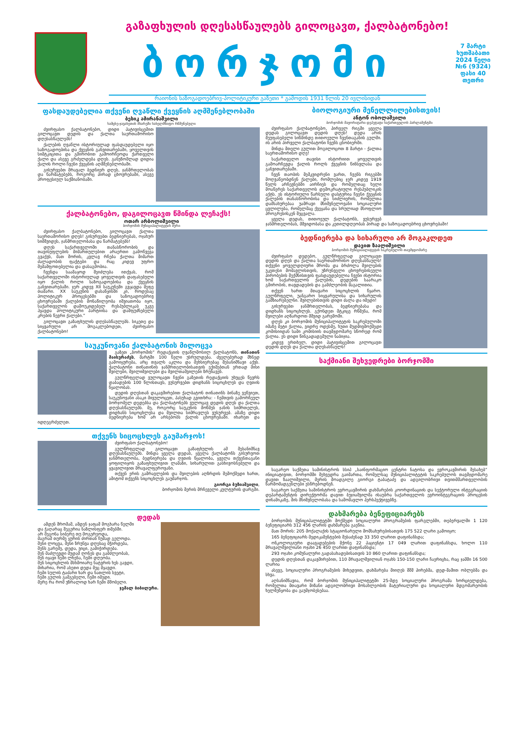გაზაფხულის დღესასწაულებს გილოცავთ, ქალბატონებო!
ბორჯომი
7 მარტი
ხუთშაბათი
2024 წელი
№6 (9324)
ფასი 40 თეთრი
რაიონის საზოგადოებრივ-პოლიტიკური გაზეთი * გამოდის 1931 წლის 20 ივლისიდან
ფასდაუდებელია თქვენი ღვაწლი ქვეყნის აღმშენებლობაში
ბესიკ ამირანაშვილი
სამცხე-ჯავახეთის მხარეში სახელმწიფო რწმუნებული
ძვირფასო ქალბატონებო, დიდი პატივისცემით გილოცავთ დედის და ქალთა საერთაშორისო დღესასწაულებს!
ქალების ღვაწლი ისტორიულად ფასდაუდებელი იყო საზოგადოებისა და ქვეყნის განვითარებაში, ყოველთვის სიმტკიცითა და გმირობით გამოირჩეოდა ქართველი ქალი და ასევე გრძელდება დღეს. განუზომლად დიდია ქალის როლი ჩვენი ქვეყნის აღმშენებლობაში.
გისურვებთ მრავალ ბედნიერ დღეს, ჯანმრთელობას და წარმატებებს, როგორც პირად ცხოვრებაში, ასევე პროფესიულ საქმიანობაში.
ქალბატონებო, დაგილოცავთ წმინდა ლეჩაქს!
ოთარ არბოლიშვილი
ბორჯომის მუნიციპალიტეტის მერი
ძვირფასო ქალბატონებო, გილოცავთ ქალთა საერთაშორისო დღეს! გისურვებთ ბედნიერებას, ოჯახურ სიმშვიდეს, ჯანმრთელობასა და წარმატებებს!
დღეს საქართველოში თანასწორობის და თავისუფლების მიმართულებით არაერთი გამოწვევა გვაქვს, მათ შორის, კვლავ რჩება ქალთა მიმართ ძალადობის ფაქტები და რაც კიდევ უფრო შემაშფოთებელია და დასაგმობია.
ჩვენდა საამაყოდ შეიძლება ითქვას, რომ საქართველოში ისტორიულად ყოველთვის დაფასებული იყო ქალის როლი საზოგადოებისა და ქვეყნის განვითარებაში. ჯერ კიდევ XII საუკუნეში გვყავდა მეფე თამარი. XX საუკუნის დასაწყისში კი, როდესაც პოლიტიკურ პროცესებში და საზოგადოებრივ ცხოვრებაში ქალების მონაწილეობა იშვიათობა იყო, საქართველოს დამოუკიდებელ რესპუბლიკას უკვე ჰყავდა პოლიტიკური პარტიისა და დამფუძნებელი კრების წევრი ქალები.”
გილოცავთ გაზაფხულის დღესასწაულებს. სიკეთე და სიყვარული არ მოგაკლებოდეთ, ძვირფასო ქალბატონებო!
საუკუნოვანი ქალბატონის მილოცვა
გაზეთ „ბორჯომის“ რედაქციის ღვაწლმოსილ ქალბატონს, თინათინ მაისურაძეს, მარტში 100 წელი უსრულდება. ძველებურად მხნედ გამოიყურება, არც თვალს აკლია და მეხსიერებაც შესანიშნავი აქვს. ქალბატონი თინათინის ჯანმრთელობისათვის ექიმებთან ერთად მისი შვილები, შვილიშვილები და შვილთაშვილები ზრუნავენ.
გულწრფელად ვულოცავთ ჩვენი გაზეთის რედაქციის უხუცეს წევრს დაბადების 100 წლისთავს, ვუსურვებთ დიდხანს სიცოცხლეს და ღვთის წყალობას.
დედის დღესთან დაკავშირებით ქალბატონ თინათინს ბინაზე ვეწვიეთ, საუკუნოვანი ასაკი მივულოცეთ, პასუხად გვითხრა: - ჩემთვის გამორჩეულ ბორჯომელ დედებსა და ქალბატონებს ვულოცავ დედის დღეს და ქალთა დღესასწაულებს. მე, როგორც საუკუნის მოწმეს ჯანის სიმრთელეს, დიდხანს სიცოცხლესა და შვილთა სიმრავლეს ვუსურვებ. ამაზე დიდი ბედნიერება ხომ არ არსებობს ქალის ცხოვრებაში. იხარეთ და იდღეგრძელეთ.
თქვენს სიცოცხლეს გაუმარჯოს!
ძვირფასო ქალბატონებო!
გულწრფელად გილოცავთ გაზაფხულის ამ შესანიშნავ დღესასწაულებს. მინდა ყველა დედას, ყველა ქალბატონს გისურვოთ ჯანმრთელობა, ბედნიერება და ღვთის წყალობა, ყველა თქვენთაგანი ყოფილიყოს გაზაფხულივით ლამაზი, სიხარულით გასხივოსნებული და ყვავილივით მრავალფეროვანი.
თქვენ ერის გამრავლების და შვილების აღზრდის შემოქმედი ხართ, ამიტომ თქვენს სიცოცხლეს გაუმარჯოს.
გიორგი ბუზიაშვილი,
ბორჯომის მერის მრჩეველი კულტურის დარგში.
დედას
ამდენ შრომამ, ამდენ ჯაფამ მოგხარა წელში
და ჭაღარაც შეგერია ნაზლისფერ თმებში.
არ შეგონა სიბერე თუ მოგერეოდა,
მაგრამ თურმე ყურის ძირთან ჩუმად გელოდა.
შენი ლოცვა, შენი ზრუნვა დღესაც მჭირდება,
შენს გარეშე, დედა, ვიცი, გამიჭირდება.
შენ მაძლევდი მუდამ ღონეს და გამძლეობას,
შენ იყავი ჩემი ლხენა, ჩემი დღეობა.
შენ სიცოცხლის მსხმოიარე ნატვრის ხეს გავდი,
მიხარია, რომ ასეთი დედა მეც მყავდი.
ჩემი სულის ტაძარი ხარ და ნათლის სვეტი,
ჩემი გულის გამგებელი, ჩემი იმედი.
მერე რა რომ უზრალოდ ხარ ჩემი მშობელი.
ჯემალ ბიბილური.
ბიოლოგიური მენელლილებისთვის!
ანტონ ობოლაშვილი
ბორჯომის მაჟორიტარი დეპუტატი საქართველოს პარლამენტში
ძვირფასო ქალბატონებო, პირველ რიგში ყველა დედას გილოცავთ დედის დღეს! დედა არის შეუფასებელი სიწმინდე თითოეული ჩვენთაგანის გულში. ის არის პირველი ქალბატონი ჩვენს ცნობიერში.
მინდა მთელი გულით მოგილოცოთ 8 მარტი - ქალთა საერთაშორისო დღე!
საქართველო თავისი ისტორიით ყოველთვის გამოარჩევდა ქალის როლს ქვეყნის წინსვლასა და განვითარებაში.
ჩვენ თაობის მემკვიდრენი ვართ, ჩვენს რიგებში მოღვაწეობდნენ ქალები, რომლებიც ჯერ კიდევ 1919 წელს არჩევნებში აირჩიეს და რომელთაც ხელი მოაწერეს საქართველოს დემოკრატიული რესპუბლიკის აქტს. ეს ისტორიული წარსული დასტურია ჩვენი ქვეყნის ქალების თანასწორობისა და სიძლიერის, რომელთა დამსახურებაა უამრავი მნიშვნელოვანი სოციალური ცვლილება, რომელმაც ქვეყანა და სრულიად მსოფლიო პროგრესისკენ შეცვალა.
ყველა დედას, თითოეულ ქალბატონს, ვუსურვებ ჯანმრთელობას, მშვიდობასა და კეთილდღეობას პირად და საზოგადოებრივ ცხოვრებაში!
ბედნიერება და სიხარული არ მოგაკლდეთ
დავით ზაალიშვილი
ბორჯომის მუნიციპალიტეტის საკრებულოს თავმჯდომარე
ძვირფასო დედებო, გულწრფელად გილოცავთ დედის დღეს და ქალთა საერთაშორისო დღესასწაულს! თქვენი ყოველდღიური შრომა და ბრძოლა შვილების უკეთესი მომავლისთვის, უზრუნველი ცხოვრებისეული პირობების შექმნისთვის ფასდაუდებელია ჩვენი ისტორია ხომ საქართველოს ქალების, დედების საარაკო გმირობის, თავდადების და გამძლეობის მაგალითია.
თქვენ ხართ მთავარი სიცოცხლის წყარო. გულწრფელი, უანგარო სიყვარულისა და სიხარულის გამზიარებელნი. შვილებისთვის დიდი ძალა და იმედი!
გისურვებთ ჯანმრთელობას, ბედნიერებასა და დიდხანს სიცოცხლეს. გქონდეთ მტკიცე რწმენა, რომ შვილები აღზარდოთ მშვიდ გარემოში.
დღეს კი ბორჯომის მუნიციპალიტეტის საკრებულოში იმაზე მეტი ქალია, ვიდრე ოდესმე, ხუთი მუდმივმოქმედი კომისიიდან სამი კომისიის თავმჯდომარე სწორედ რომ ქალია. ეს დიდი წინგადადგმული ნაბიჯია.
კიდევ ერთხელ, დიდი პატივისცემით გილოცავთ დედის დღეს და ქალთა დღესასწაულს!
საქმიანი შეხვედრები ბორჯომში
საგარეო საქმეთა სამინისტროს სსიპ „საინფორმაციო ცენტრი ნატოსა და ევროკავშირის შესახებ“ ინიციატივით, ბორჯომში შეხვედრა გაიმართა, რომელსაც მუნიციპალიტეტის საკრებულოს თავმჯდომარე დავით ზაალიშვილი, მერის მოადგილე გიორგი ტაბატაძე და ადგილობრივი თვითმმართველობის წარმომადგენლები ესწრებოდნენ.
საგარეო საქმეთა სამინისტროს ევროკავშირის დახმარების კოორდინაციის და სექტორული ინტეგრაციის დეპარტამენტის დირექტორმა დავით ბუჯიაშვილმა ისაუბრა საქართველოს ევროინტეგრაციის პროცესის დინამიკაზე, მის მნიშვნელობასა და სამომავლო პერსპექტივებზე.
დახმარება ბენეფიციარებს
ბორჯომის მუნიციპალიტეტში მოქმედი სოციალური პროგრამების ფარგლებში, თებერვალში 1 120 ბენეფიციარს 312 456 ლარის დახმარება გაეწია.
მათ შორის: 205 მოქალაქის სტაციონარული მომსახურებისათვის 175 522 ლარი გამოიყო;
165 ბენეფიციარს მედიკამენტების შესაძენად 33 350 ლარით დაფინანსდა;
ონკოლოგიური დაავადებების მქონე 22 პაციენტი 17 049 ლარით დაფინანსდა, ხოლო 110 მრავალშვილიანი ოჯახი 26 450 ლარით დაფინანსდა;
293 ოჯახი კომუნალური გადასახადებისათვის 10 860 ლარით დაფინანსდა;
დედის დღესთან დაკავშირებით, 110 მრავალშვილიან ოჯახს 150-150 ლარი ჩაერიცხა, რაც ჯამში 16 500 ლარია
ასევე, სოციალური პროგრამების მიხედვით, დახმარება მიიღეს შშმ პირებმა, დედ-მამით ობლებმა და სხვა.
აღსანიშნავია, რომ ბორჯომის მუნიციპალიტეტში 25-მდე სოციალური პროგრამა ხორციელდება, რომელთა მთავარი მიზანი ადგილობრივი მოსახლეობის მატერიალური და სოციალური მდგომარეობის ხელშეწყობა და გაუმჯობესებაა.